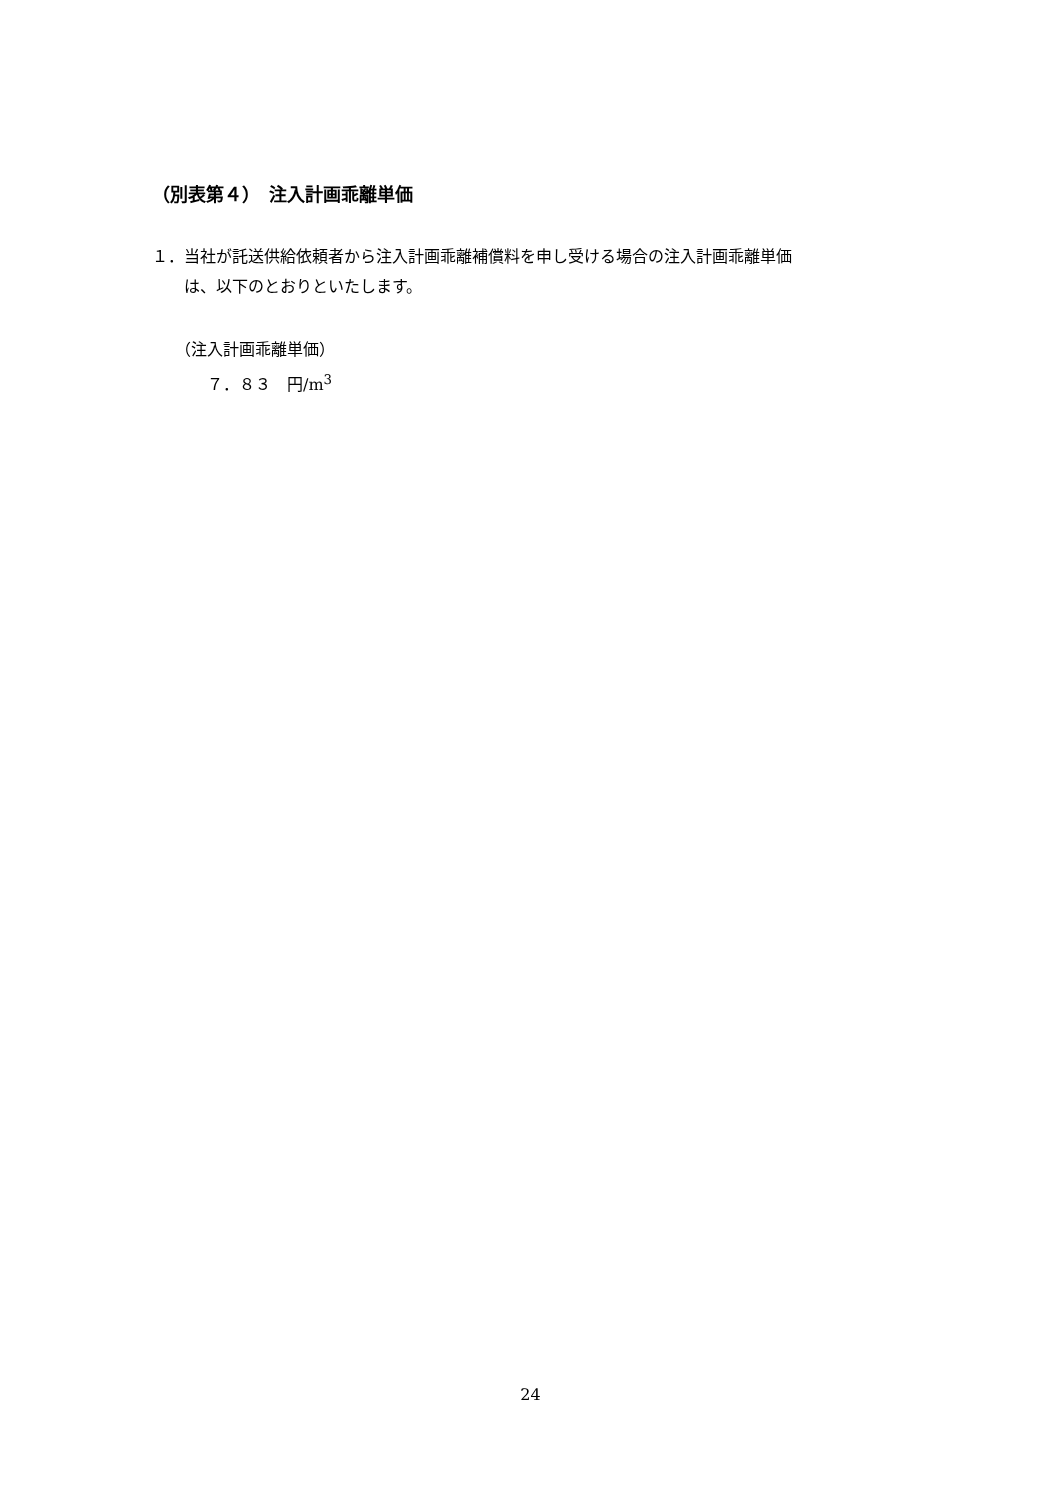（別表第４）　注入計画乖離単価
１．当社が託送供給依頼者から注入計画乖離補償料を申し受ける場合の注入計画乖離単価
　　は、以下のとおりといたします。
（注入計画乖離単価）
　　７．８３　円/m<sup>3</sup>
24